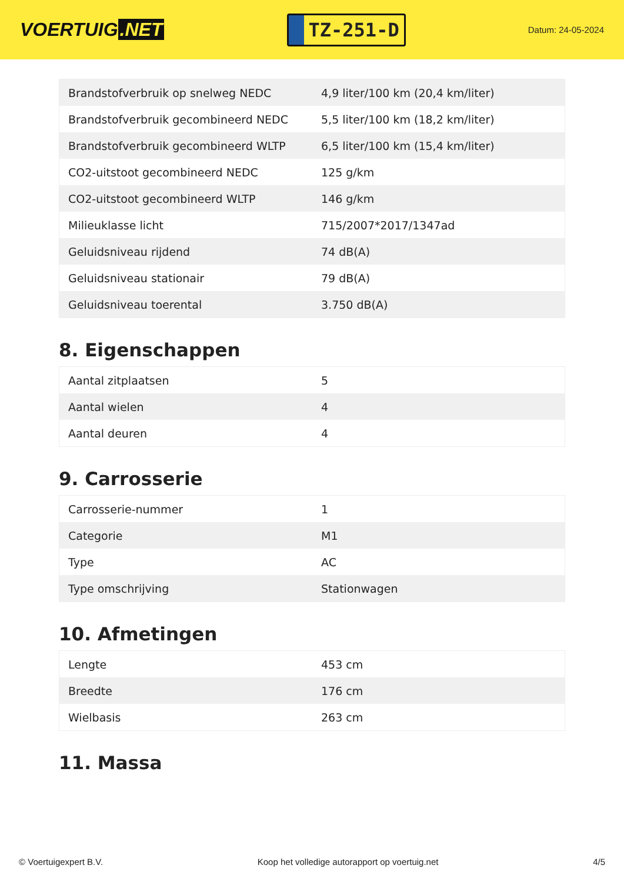VOERTUIG.NET
TZ-251-D
Datum: 24-05-2024
| Brandstofverbruik op snelweg NEDC | 4,9 liter/100 km (20,4 km/liter) |
| Brandstofverbruik gecombineerd NEDC | 5,5 liter/100 km (18,2 km/liter) |
| Brandstofverbruik gecombineerd WLTP | 6,5 liter/100 km (15,4 km/liter) |
| CO2-uitstoot gecombineerd NEDC | 125 g/km |
| CO2-uitstoot gecombineerd WLTP | 146 g/km |
| Milieuklasse licht | 715/2007*2017/1347ad |
| Geluidsniveau rijdend | 74 dB(A) |
| Geluidsniveau stationair | 79 dB(A) |
| Geluidsniveau toerental | 3.750 dB(A) |
8. Eigenschappen
| Aantal zitplaatsen | 5 |
| Aantal wielen | 4 |
| Aantal deuren | 4 |
9. Carrosserie
| Carrosserie-nummer | 1 |
| Categorie | M1 |
| Type | AC |
| Type omschrijving | Stationwagen |
10. Afmetingen
| Lengte | 453 cm |
| Breedte | 176 cm |
| Wielbasis | 263 cm |
11. Massa
© Voertuigexpert B.V. Koop het volledige autorapport op voertuig.net 4/5